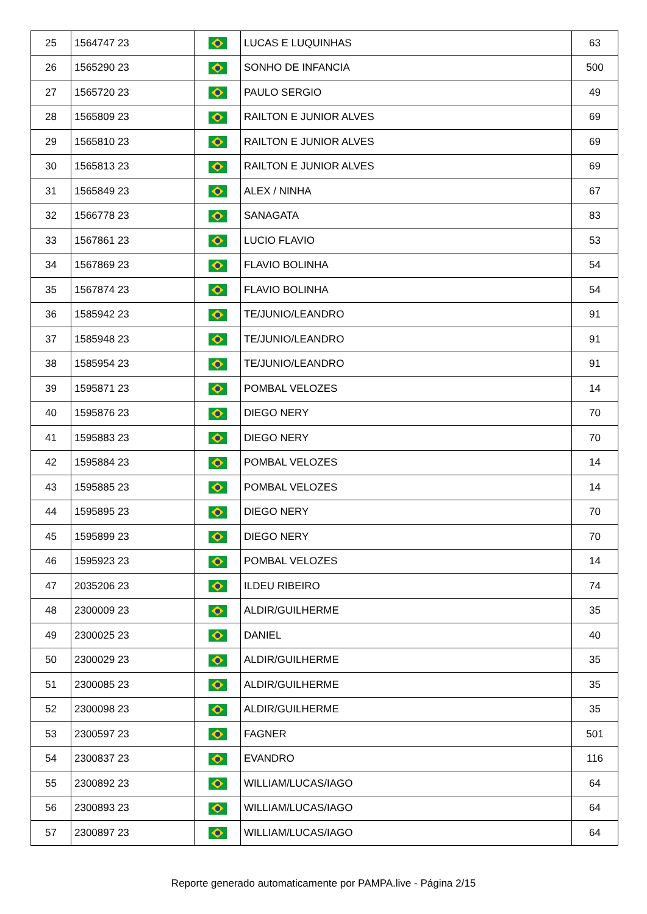| 25 | 1564747 23 | | LUCAS E LUQUINHAS | 63 |
| 26 | 1565290 23 | | SONHO DE INFANCIA | 500 |
| 27 | 1565720 23 | | PAULO SERGIO | 49 |
| 28 | 1565809 23 | | RAILTON E JUNIOR ALVES | 69 |
| 29 | 1565810 23 | | RAILTON E JUNIOR ALVES | 69 |
| 30 | 1565813 23 | | RAILTON E JUNIOR ALVES | 69 |
| 31 | 1565849 23 | | ALEX / NINHA | 67 |
| 32 | 1566778 23 | | SANAGATA | 83 |
| 33 | 1567861 23 | | LUCIO FLAVIO | 53 |
| 34 | 1567869 23 | | FLAVIO BOLINHA | 54 |
| 35 | 1567874 23 | | FLAVIO BOLINHA | 54 |
| 36 | 1585942 23 | | TE/JUNIO/LEANDRO | 91 |
| 37 | 1585948 23 | | TE/JUNIO/LEANDRO | 91 |
| 38 | 1585954 23 | | TE/JUNIO/LEANDRO | 91 |
| 39 | 1595871 23 | | POMBAL VELOZES | 14 |
| 40 | 1595876 23 | | DIEGO NERY | 70 |
| 41 | 1595883 23 | | DIEGO NERY | 70 |
| 42 | 1595884 23 | | POMBAL VELOZES | 14 |
| 43 | 1595885 23 | | POMBAL VELOZES | 14 |
| 44 | 1595895 23 | | DIEGO NERY | 70 |
| 45 | 1595899 23 | | DIEGO NERY | 70 |
| 46 | 1595923 23 | | POMBAL VELOZES | 14 |
| 47 | 2035206 23 | | ILDEU RIBEIRO | 74 |
| 48 | 2300009 23 | | ALDIR/GUILHERME | 35 |
| 49 | 2300025 23 | | DANIEL | 40 |
| 50 | 2300029 23 | | ALDIR/GUILHERME | 35 |
| 51 | 2300085 23 | | ALDIR/GUILHERME | 35 |
| 52 | 2300098 23 | | ALDIR/GUILHERME | 35 |
| 53 | 2300597 23 | | FAGNER | 501 |
| 54 | 2300837 23 | | EVANDRO | 116 |
| 55 | 2300892 23 | | WILLIAM/LUCAS/IAGO | 64 |
| 56 | 2300893 23 | | WILLIAM/LUCAS/IAGO | 64 |
| 57 | 2300897 23 | | WILLIAM/LUCAS/IAGO | 64 |
Reporte generado automaticamente por PAMPA.live - Página 2/15